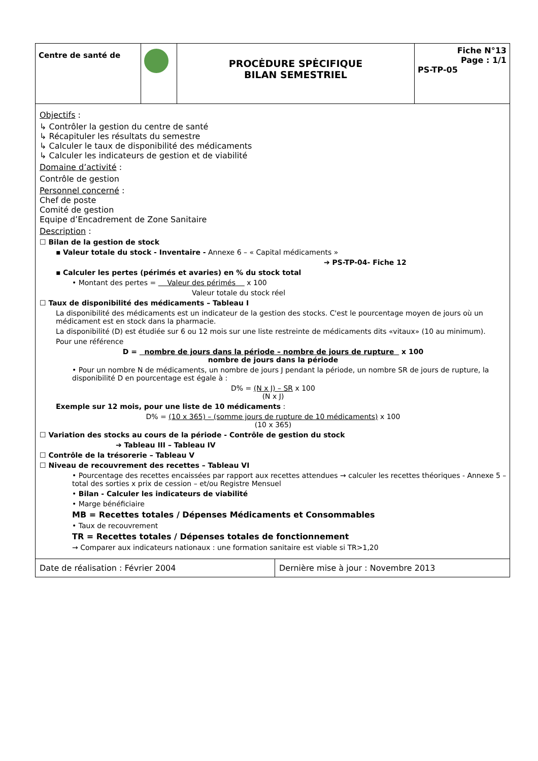| Centre de santé de | | PROCĖDURE SPĖCIFIQUE BILAN SEMESTRIEL | Fiche N°13 Page : 1/1 PS-TP-05 |
Objectifs :
↳ Contrôler la gestion du centre de santé
↳ Récapituler les résultats du semestre
↳ Calculer le taux de disponibilité des médicaments
↳ Calculer les indicateurs de gestion et de viabilité
Domaine d’activité :
Contrôle de gestion
Personnel concerné :
Chef de poste
Comité de gestion
Equipe d’Encadrement de Zone Sanitaire
Description :
☐ Bilan de la gestion de stock
▪ Valeur totale du stock - Inventaire - Annexe 6 – « Capital médicaments »
➔ PS-TP-04- Fiche 12
▪ Calculer les pertes (périmés et avaries) en % du stock total
• Montant des pertes = Valeur des périmés x 100
Valeur totale du stock réel
☐ Taux de disponibilité des médicaments – Tableau I
La disponibilité des médicaments est un indicateur de la gestion des stocks. C'est le pourcentage moyen de jours où un médicament est en stock dans la pharmacie.
La disponibilité (D) est étudiée sur 6 ou 12 mois sur une liste restreinte de médicaments dits «vitaux» (10 au minimum).
Pour une référence
D = nombre de jours dans la période – nombre de jours de rupture x 100
nombre de jours dans la période
• Pour un nombre N de médicaments, un nombre de jours J pendant la période, un nombre SR de jours de rupture, la disponibilité D en pourcentage est égale à :
D% = (N x J) – SR x 100
(N x J)
Exemple sur 12 mois, pour une liste de 10 médicaments :
D% = (10 x 365) – (somme jours de rupture de 10 médicaments) x 100
(10 x 365)
☐ Variation des stocks au cours de la période - Contrôle de gestion du stock
➔ Tableau III – Tableau IV
☐ Contrôle de la trésorerie – Tableau V
☐ Niveau de recouvrement des recettes – Tableau VI
• Pourcentage des recettes encaissées par rapport aux recettes attendues → calculer les recettes théoriques - Annexe 5 – total des sorties x prix de cession – et/ou Registre Mensuel
• Bilan - Calculer les indicateurs de viabilité
• Marge bénéficiaire
MB = Recettes totales / Dépenses Médicaments et Consommables
• Taux de recouvrement
TR = Recettes totales / Dépenses totales de fonctionnement
→ Comparer aux indicateurs nationaux : une formation sanitaire est viable si TR>1,20
| Date de réalisation : Février 2004 | Dernière mise à jour : Novembre 2013 |